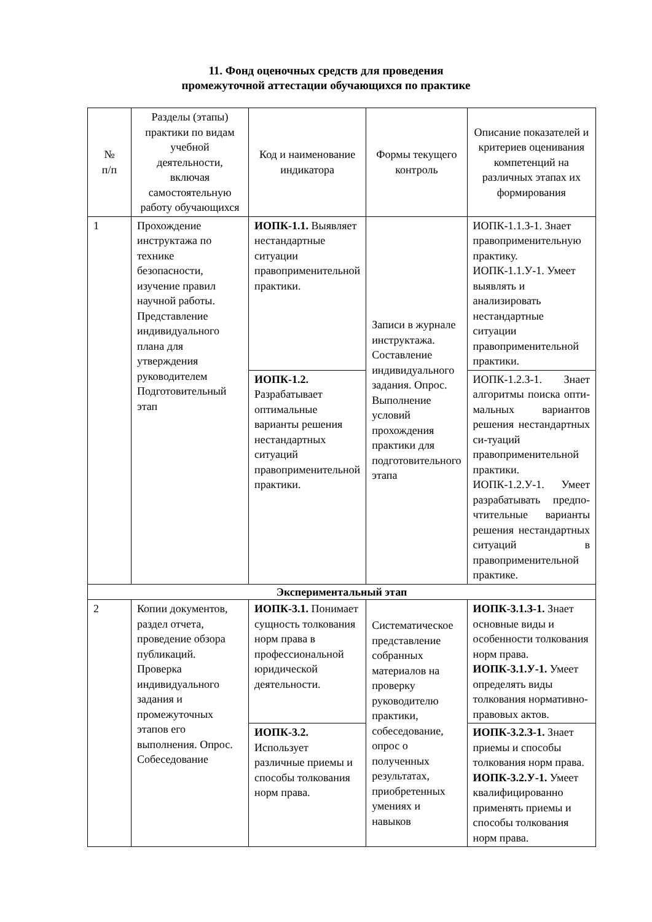11. Фонд оценочных средств для проведения
промежуточной аттестации обучающихся по практике
| № п/п | Разделы (этапы) практики по видам учебной деятельности, включая самостоятельную работу обучающихся | Код и наименование индикатора | Формы текущего контроль | Описание показателей и критериев оценивания компетенций на различных этапах их формирования |
| --- | --- | --- | --- | --- |
| 1 | Прохождение инструктажа по технике безопасности, изучение правил научной работы. Представление индивидуального плана для утверждения руководителем Подготовительный этап | ИОПК-1.1. Выявляет нестандартные ситуации правоприменительной практики. | Записи в журнале инструктажа. Составление индивидуального задания. Опрос. Выполнение условий прохождения практики для подготовительного этапа | ИОПК-1.1.З-1. Знает правоприменительную практику. ИОПК-1.1.У-1. Умеет выявлять и анализировать нестандартные ситуации правоприменительной практики. |
| | | ИОПК-1.2. Разрабатывает оптимальные варианты решения нестандартных ситуаций правоприменительной практики. | | ИОПК-1.2.З-1. Знает алгоритмы поиска опти-мальных вариантов решения нестандартных си-туаций правоприменительной практики. ИОПК-1.2.У-1. Умеет разрабатывать предпо-чтительные варианты решения нестандартных ситуаций в правоприменительной практике. |
| Экспериментальный этап | | | | |
| 2 | Копии документов, раздел отчета, проведение обзора публикаций. Проверка индивидуального задания и промежуточных этапов его выполнения. Опрос. Собеседование | ИОПК-3.1. Понимает сущность толкования норм права в профессиональной юридической деятельности. | Систематическое представление собранных материалов на проверку руководителю практики, собеседование, опрос о полученных результатах, приобретенных умениях и навыков | ИОПК-3.1.З-1. Знает основные виды и особенности толкования норм права. ИОПК-3.1.У-1. Умеет определять виды толкования нормативно-правовых актов. |
| | | ИОПК-3.2. Использует различные приемы и способы толкования норм права. | | ИОПК-3.2.З-1. Знает приемы и способы толкования норм права. ИОПК-3.2.У-1. Умеет квалифицированно применять приемы и способы толкования норм права. |